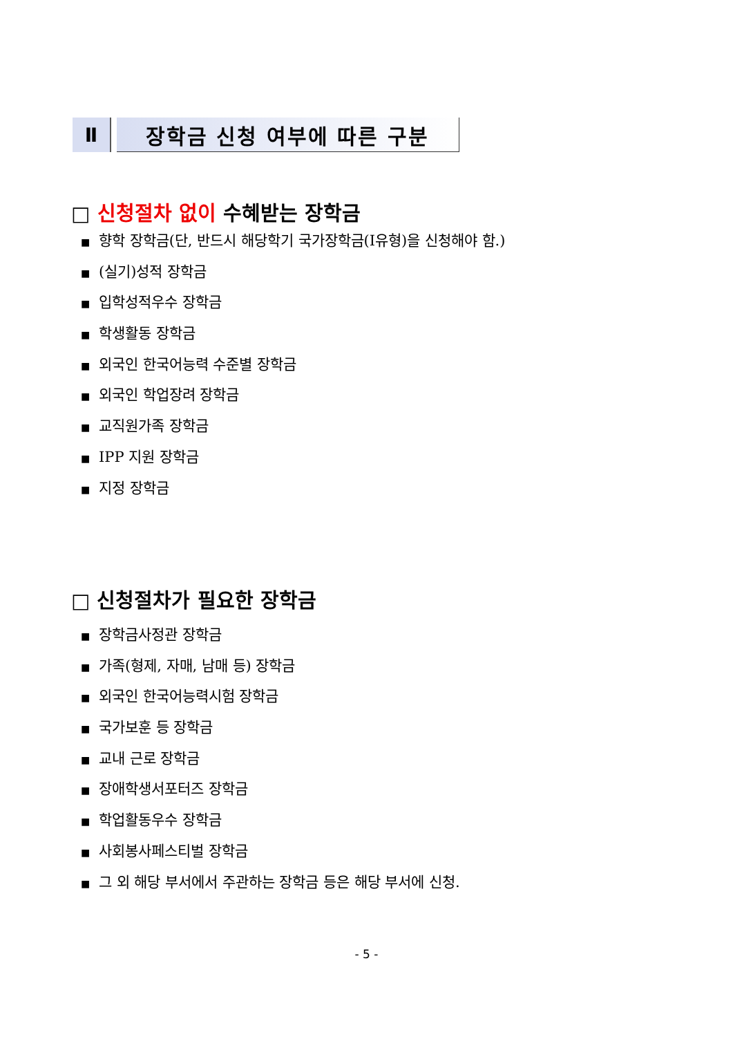Ⅱ 장학금 신청 여부에 따른 구분
□ 신청절차 없이 수혜받는 장학금
■ 향학 장학금(단, 반드시 해당학기 국가장학금(Ⅰ유형)을 신청해야 함.)
■ (실기)성적 장학금
■ 입학성적우수 장학금
■ 학생활동 장학금
■ 외국인 한국어능력 수준별 장학금
■ 외국인 학업장려 장학금
■ 교직원가족 장학금
■ IPP 지원 장학금
■ 지정 장학금
□ 신청절차가 필요한 장학금
■ 장학금사정관 장학금
■ 가족(형제, 자매, 남매 등) 장학금
■ 외국인 한국어능력시험 장학금
■ 국가보훈 등 장학금
■ 교내 근로 장학금
■ 장애학생서포터즈 장학금
■ 학업활동우수 장학금
■ 사회봉사페스티벌 장학금
■ 그 외 해당 부서에서 주관하는 장학금 등은 해당 부서에 신청.
- 5 -